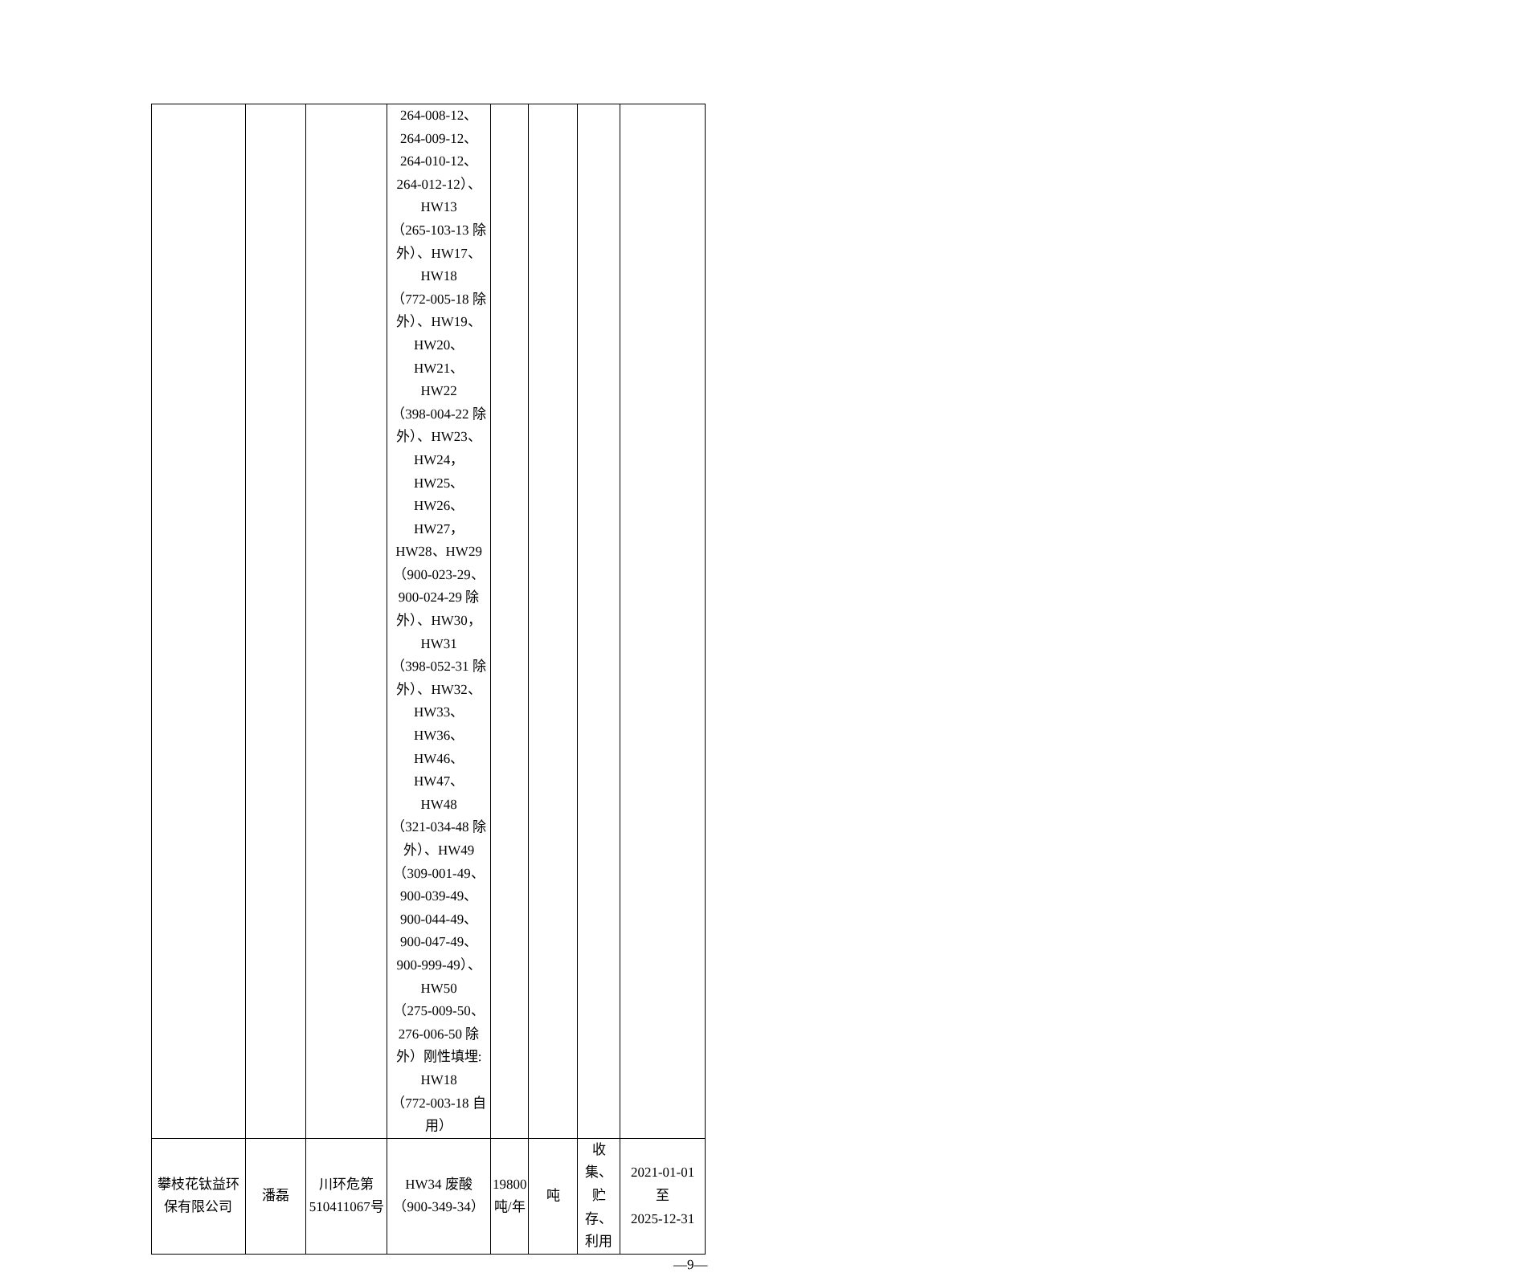| | | | 264-008-12、 264-009-12、 264-010-12、 264-012-12）、 HW13 （265-103-13 除 外）、HW17、 HW18 （772-005-18 除 外）、HW19、 HW20、HW21、 HW22 （398-004-22 除 外）、HW23、 HW24，HW25、 HW26、HW27， HW28、HW29 （900-023-29、 900-024-29 除 外）、HW30， HW31 （398-052-31 除 外）、HW32、 HW33、HW36、 HW46、HW47、 HW48 （321-034-48 除 外）、HW49 （309-001-49、 900-039-49、 900-044-49、 900-047-49、 900-999-49）、 HW50 （275-009-50、 276-006-50 除 外）刚性填埋: HW18 （772-003-18 自 用） | | | | |
| 攀枝花钛益环保有限公司 | 潘磊 | 川环危第510411067号 | HW34 废酸（900-349-34） | 19800 吨/年 | 吨 | 收集、贮存、利用 | 2021-01-01 至 2025-12-31 |
—9—